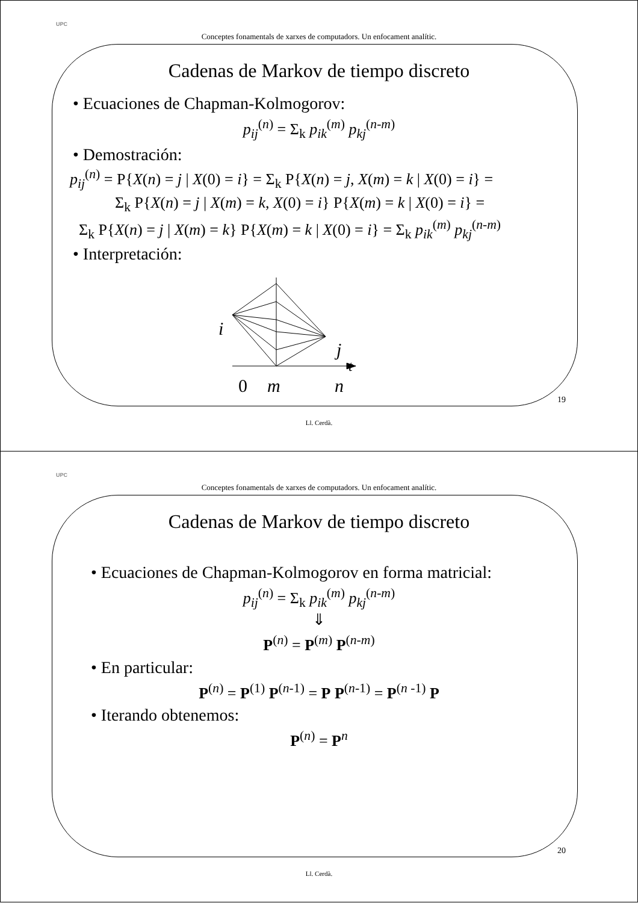UPC
Conceptes fonamentals de xarxes de computadors. Un enfocament analític.
Cadenas de Markov de tiempo discreto
• Ecuaciones de Chapman-Kolmogorov:
p<sub>ij</sub><sup>(n)</sup> = Σ<sub>k</sub> p<sub>ik</sub><sup>(m)</sup> p<sub>kj</sub><sup>(n-m)</sup>
• Demostración:
p<sub>ij</sub><sup>(n)</sup> = P{X(n) = j | X(0) = i} = Σ<sub>k</sub> P{X(n) = j, X(m) = k | X(0) = i} =
Σ<sub>k</sub> P{X(n) = j | X(m) = k, X(0) = i} P{X(m) = k | X(0) = i} =
Σ<sub>k</sub> P{X(n) = j | X(m) = k} P{X(m) = k | X(0) = i} = Σ<sub>k</sub> p<sub>ik</sub><sup>(m)</sup> p<sub>kj</sub><sup>(n-m)</sup>
• Interpretación:
i
j
t
0
m
n
19
Ll. Cerdà.
UPC
Conceptes fonamentals de xarxes de computadors. Un enfocament analític.
Cadenas de Markov de tiempo discreto
• Ecuaciones de Chapman-Kolmogorov en forma matricial:
p<sub>ij</sub><sup>(n)</sup> = Σ<sub>k</sub> p<sub>ik</sub><sup>(m)</sup> p<sub>kj</sub><sup>(n-m)</sup>
⇓
P<sup>(n)</sup> = P<sup>(m)</sup> P<sup>(n-m)</sup>
• En particular:
P<sup>(n)</sup> = P<sup>(1)</sup> P<sup>(n-1)</sup> = P P<sup>(n-1)</sup> = P<sup>(n -1)</sup> P
• Iterando obtenemos:
P<sup>(n)</sup> = P<sup>n</sup>
20
Ll. Cerdà.